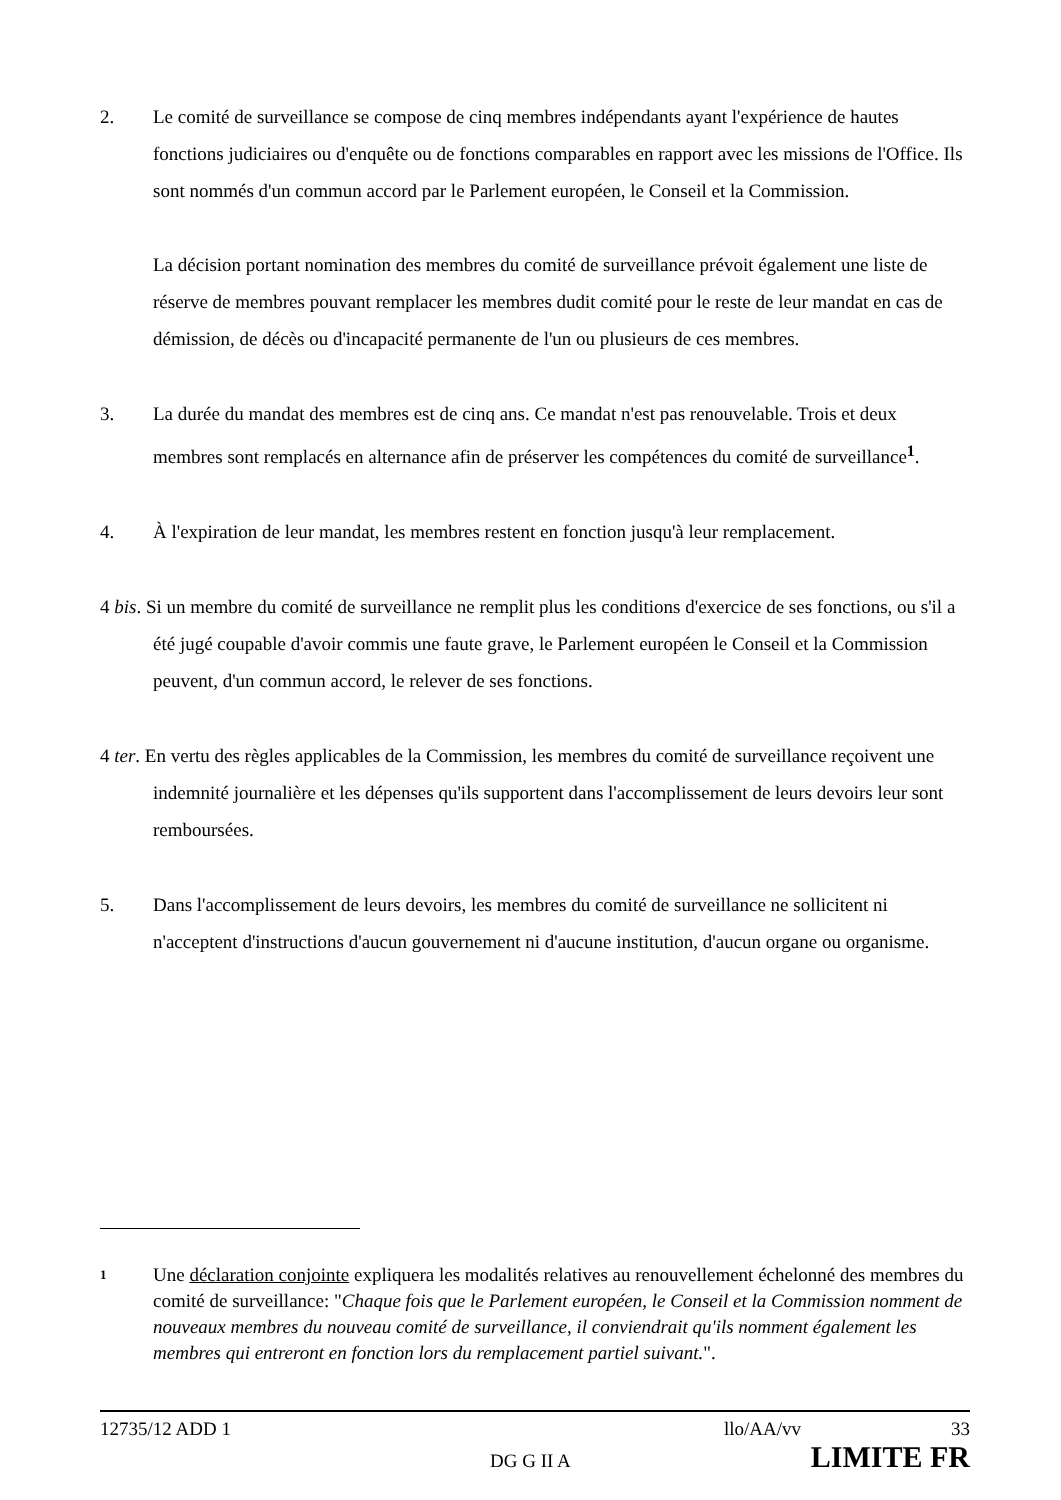2. Le comité de surveillance se compose de cinq membres indépendants ayant l'expérience de hautes fonctions judiciaires ou d'enquête ou de fonctions comparables en rapport avec les missions de l'Office. Ils sont nommés d'un commun accord par le Parlement européen, le Conseil et la Commission.
La décision portant nomination des membres du comité de surveillance prévoit également une liste de réserve de membres pouvant remplacer les membres dudit comité pour le reste de leur mandat en cas de démission, de décès ou d'incapacité permanente de l'un ou plusieurs de ces membres.
3. La durée du mandat des membres est de cinq ans. Ce mandat n'est pas renouvelable. Trois et deux membres sont remplacés en alternance afin de préserver les compétences du comité de surveillance<sup>1</sup>.
4. À l'expiration de leur mandat, les membres restent en fonction jusqu'à leur remplacement.
4 bis. Si un membre du comité de surveillance ne remplit plus les conditions d'exercice de ses fonctions, ou s'il a été jugé coupable d'avoir commis une faute grave, le Parlement européen le Conseil et la Commission peuvent, d'un commun accord, le relever de ses fonctions.
4 ter. En vertu des règles applicables de la Commission, les membres du comité de surveillance reçoivent une indemnité journalière et les dépenses qu'ils supportent dans l'accomplissement de leurs devoirs leur sont remboursées.
5. Dans l'accomplissement de leurs devoirs, les membres du comité de surveillance ne sollicitent ni n'acceptent d'instructions d'aucun gouvernement ni d'aucune institution, d'aucun organe ou organisme.
1
Une déclaration conjointe expliquera les modalités relatives au renouvellement échelonné des membres du comité de surveillance: "Chaque fois que le Parlement européen, le Conseil et la Commission nomment de nouveaux membres du nouveau comité de surveillance, il conviendrait qu'ils nomment également les membres qui entreront en fonction lors du remplacement partiel suivant.".
12735/12 ADD 1 llo/AA/vv 33
DG G II A LIMITE FR